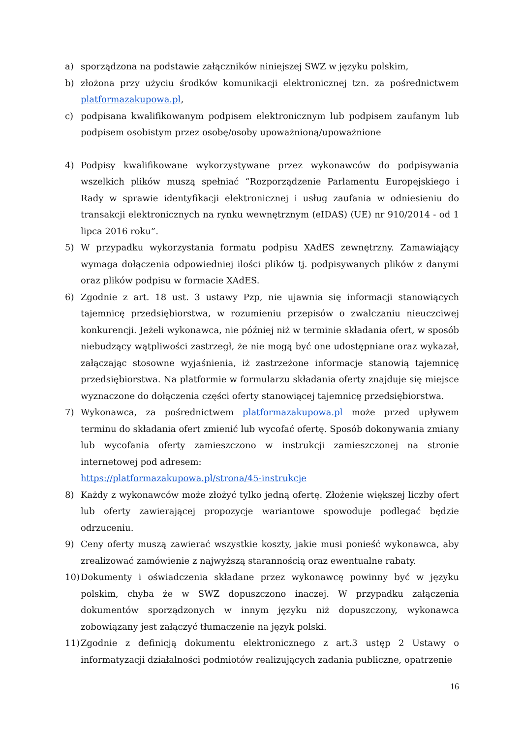a) sporządzona na podstawie załączników niniejszej SWZ w języku polskim,
b) złożona przy użyciu środków komunikacji elektronicznej tzn. za pośrednictwem platformazakupowa.pl,
c) podpisana kwalifikowanym podpisem elektronicznym lub podpisem zaufanym lub podpisem osobistym przez osobę/osoby upoważnioną/upoważnione
4) Podpisy kwalifikowane wykorzystywane przez wykonawców do podpisywania wszelkich plików muszą spełniać “Rozporządzenie Parlamentu Europejskiego i Rady w sprawie identyfikacji elektronicznej i usług zaufania w odniesieniu do transakcji elektronicznych na rynku wewnętrznym (eIDAS) (UE) nr 910/2014 - od 1 lipca 2016 roku”.
5) W przypadku wykorzystania formatu podpisu XAdES zewnętrzny. Zamawiający wymaga dołączenia odpowiedniej ilości plików tj. podpisywanych plików z danymi oraz plików podpisu w formacie XAdES.
6) Zgodnie z art. 18 ust. 3 ustawy Pzp, nie ujawnia się informacji stanowiących tajemnicę przedsiębiorstwa, w rozumieniu przepisów o zwalczaniu nieuczciwej konkurencji. Jeżeli wykonawca, nie później niż w terminie składania ofert, w sposób niebudzący wątpliwości zastrzegł, że nie mogą być one udostępniane oraz wykazał, załączając stosowne wyjaśnienia, iż zastrzeżone informacje stanowią tajemnicę przedsiębiorstwa. Na platformie w formularzu składania oferty znajduje się miejsce wyznaczone do dołączenia części oferty stanowiącej tajemnicę przedsiębiorstwa.
7) Wykonawca, za pośrednictwem platformazakupowa.pl może przed upływem terminu do składania ofert zmienić lub wycofać ofertę. Sposób dokonywania zmiany lub wycofania oferty zamieszczono w instrukcji zamieszczonej na stronie internetowej pod adresem:
https://platformazakupowa.pl/strona/45-instrukcje
8) Każdy z wykonawców może złożyć tylko jedną ofertę. Złożenie większej liczby ofert lub oferty zawierającej propozycje wariantowe spowoduje podlegać będzie odrzuceniu.
9) Ceny oferty muszą zawierać wszystkie koszty, jakie musi ponieść wykonawca, aby zrealizować zamówienie z najwyższą starannością oraz ewentualne rabaty.
10)
Dokumenty i oświadczenia składane przez wykonawcę powinny być w języku polskim, chyba że w SWZ dopuszczono inaczej. W przypadku załączenia dokumentów sporządzonych w innym języku niż dopuszczony, wykonawca zobowiązany jest załączyć tłumaczenie na język polski.
11)
Zgodnie z definicją dokumentu elektronicznego z art.3 ustęp 2 Ustawy o informatyzacji działalności podmiotów realizujących zadania publiczne, opatrzenie
16